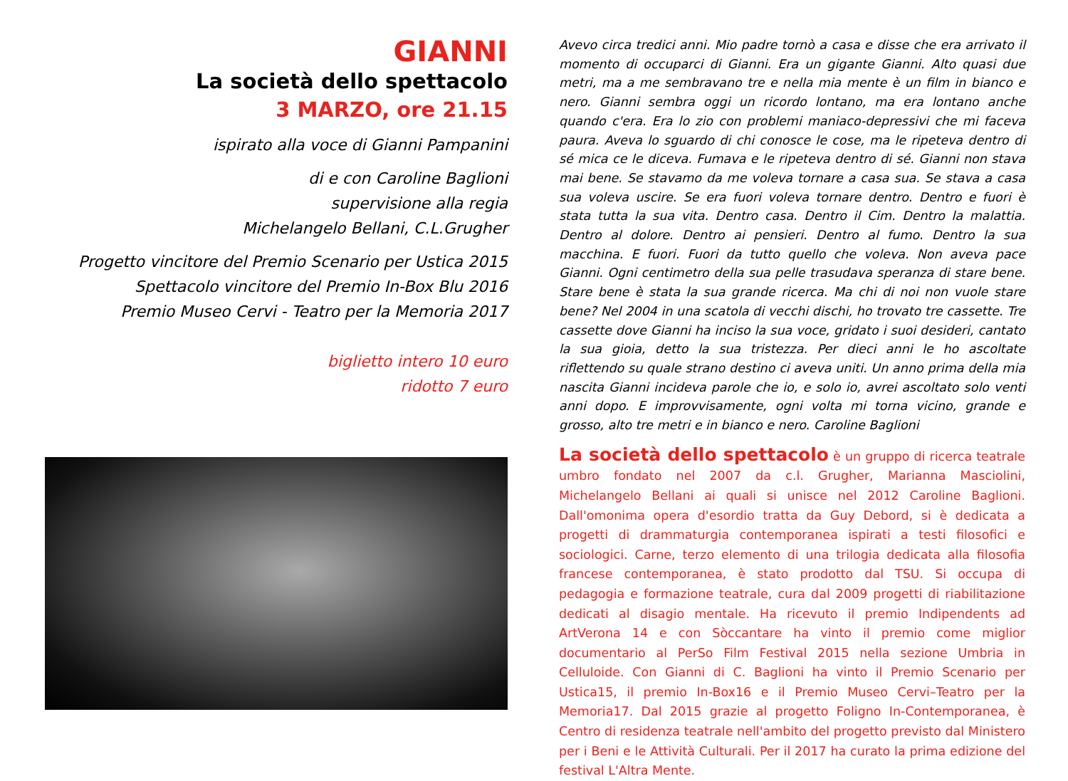GIANNI
La società dello spettacolo
3 MARZO, ore 21.15
ispirato alla voce di Gianni Pampanini
di e con Caroline Baglioni
supervisione alla regia
Michelangelo Bellani, C.L.Grugher
Progetto vincitore del Premio Scenario per Ustica 2015
Spettacolo vincitore del Premio In-Box Blu 2016
Premio Museo Cervi - Teatro per la Memoria 2017
biglietto intero 10 euro
ridotto 7 euro
Avevo circa tredici anni. Mio padre tornò a casa e disse che era arrivato il momento di occuparci di Gianni. Era un gigante Gianni. Alto quasi due metri, ma a me sembravano tre e nella mia mente è un film in bianco e nero. Gianni sembra oggi un ricordo lontano, ma era lontano anche quando c'era. Era lo zio con problemi maniaco-depressivi che mi faceva paura. Aveva lo sguardo di chi conosce le cose, ma le ripeteva dentro di sé mica ce le diceva. Fumava e le ripeteva dentro di sé. Gianni non stava mai bene. Se stavamo da me voleva tornare a casa sua. Se stava a casa sua voleva uscire. Se era fuori voleva tornare dentro. Dentro e fuori è stata tutta la sua vita. Dentro casa. Dentro il Cim. Dentro la malattia. Dentro al dolore. Dentro ai pensieri. Dentro al fumo. Dentro la sua macchina. E fuori. Fuori da tutto quello che voleva. Non aveva pace Gianni. Ogni centimetro della sua pelle trasudava speranza di stare bene. Stare bene è stata la sua grande ricerca. Ma chi di noi non vuole stare bene? Nel 2004 in una scatola di vecchi dischi, ho trovato tre cassette. Tre cassette dove Gianni ha inciso la sua voce, gridato i suoi desideri, cantato la sua gioia, detto la sua tristezza. Per dieci anni le ho ascoltate riflettendo su quale strano destino ci aveva uniti. Un anno prima della mia nascita Gianni incideva parole che io, e solo io, avrei ascoltato solo venti anni dopo. E improvvisamente, ogni volta mi torna vicino, grande e grosso, alto tre metri e in bianco e nero. Caroline Baglioni
La società dello spettacolo è un gruppo di ricerca teatrale umbro fondato nel 2007 da c.l. Grugher, Marianna Masciolini, Michelangelo Bellani ai quali si unisce nel 2012 Caroline Baglioni. Dall'omonima opera d'esordio tratta da Guy Debord, si è dedicata a progetti di drammaturgia contemporanea ispirati a testi filosofici e sociologici. Carne, terzo elemento di una trilogia dedicata alla filosofia francese contemporanea, è stato prodotto dal TSU. Si occupa di pedagogia e formazione teatrale, cura dal 2009 progetti di riabilitazione dedicati al disagio mentale. Ha ricevuto il premio Indipendents ad ArtVerona 14 e con Sòccantare ha vinto il premio come miglior documentario al PerSo Film Festival 2015 nella sezione Umbria in Celluloide. Con Gianni di C. Baglioni ha vinto il Premio Scenario per Ustica15, il premio In-Box16 e il Premio Museo Cervi–Teatro per la Memoria17. Dal 2015 grazie al progetto Foligno In-Contemporanea, è Centro di residenza teatrale nell'ambito del progetto previsto dal Ministero per i Beni e le Attività Culturali. Per il 2017 ha curato la prima edizione del festival L'Altra Mente.